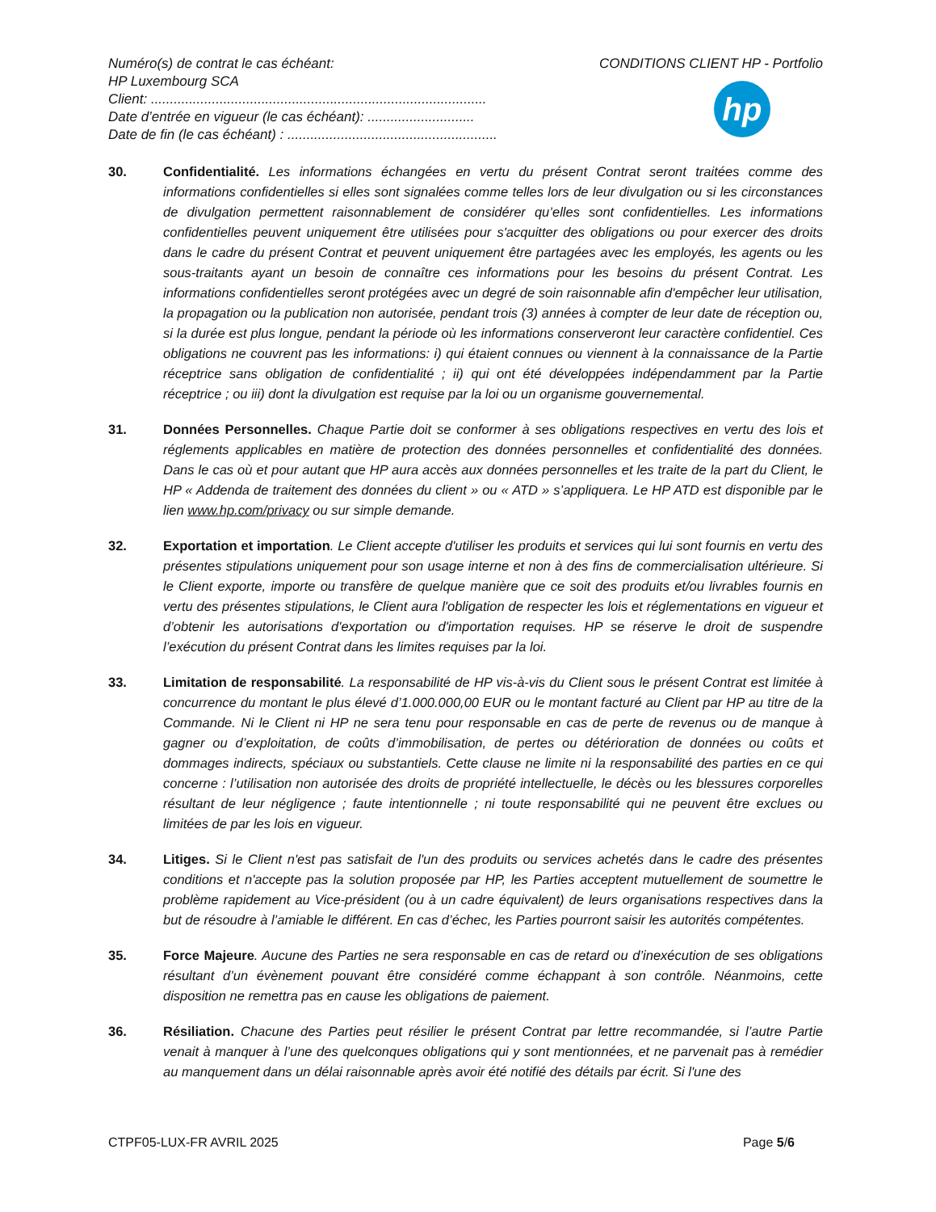Numéro(s) de contrat le cas échéant:
HP Luxembourg SCA
Client: ........................................................................................
Date d’entrée en vigueur (le cas échéant): ............................
Date de fin (le cas échéant) : .......................................................
CONDITIONS CLIENT HP - Portfolio
hp
30. Confidentialité. Les informations échangées en vertu du présent Contrat seront traitées comme des informations confidentielles si elles sont signalées comme telles lors de leur divulgation ou si les circonstances de divulgation permettent raisonnablement de considérer qu’elles sont confidentielles. Les informations confidentielles peuvent uniquement être utilisées pour s'acquitter des obligations ou pour exercer des droits dans le cadre du présent Contrat et peuvent uniquement être partagées avec les employés, les agents ou les sous-traitants ayant un besoin de connaître ces informations pour les besoins du présent Contrat. Les informations confidentielles seront protégées avec un degré de soin raisonnable afin d'empêcher leur utilisation, la propagation ou la publication non autorisée, pendant trois (3) années à compter de leur date de réception ou, si la durée est plus longue, pendant la période où les informations conserveront leur caractère confidentiel. Ces obligations ne couvrent pas les informations: i) qui étaient connues ou viennent à la connaissance de la Partie réceptrice sans obligation de confidentialité ; ii) qui ont été développées indépendamment par la Partie réceptrice ; ou iii) dont la divulgation est requise par la loi ou un organisme gouvernemental.
31. Données Personnelles. Chaque Partie doit se conformer à ses obligations respectives en vertu des lois et réglements applicables en matière de protection des données personnelles et confidentialité des données. Dans le cas où et pour autant que HP aura accès aux données personnelles et les traite de la part du Client, le HP « Addenda de traitement des données du client » ou « ATD » s’appliquera. Le HP ATD est disponible par le lien www.hp.com/privacy ou sur simple demande.
32. Exportation et importation. Le Client accepte d'utiliser les produits et services qui lui sont fournis en vertu des présentes stipulations uniquement pour son usage interne et non à des fins de commercialisation ultérieure. Si le Client exporte, importe ou transfère de quelque manière que ce soit des produits et/ou livrables fournis en vertu des présentes stipulations, le Client aura l'obligation de respecter les lois et réglementations en vigueur et d’obtenir les autorisations d'exportation ou d'importation requises. HP se réserve le droit de suspendre l’exécution du présent Contrat dans les limites requises par la loi.
33. Limitation de responsabilité. La responsabilité de HP vis-à-vis du Client sous le présent Contrat est limitée à concurrence du montant le plus élevé d’1.000.000,00 EUR ou le montant facturé au Client par HP au titre de la Commande. Ni le Client ni HP ne sera tenu pour responsable en cas de perte de revenus ou de manque à gagner ou d’exploitation, de coûts d’immobilisation, de pertes ou détérioration de données ou coûts et dommages indirects, spéciaux ou substantiels. Cette clause ne limite ni la responsabilité des parties en ce qui concerne : l’utilisation non autorisée des droits de propriété intellectuelle, le décès ou les blessures corporelles résultant de leur négligence ; faute intentionnelle ; ni toute responsabilité qui ne peuvent être exclues ou limitées de par les lois en vigueur.
34. Litiges. Si le Client n'est pas satisfait de l'un des produits ou services achetés dans le cadre des présentes conditions et n'accepte pas la solution proposée par HP, les Parties acceptent mutuellement de soumettre le problème rapidement au Vice-président (ou à un cadre équivalent) de leurs organisations respectives dans la but de résoudre à l’amiable le différent. En cas d’échec, les Parties pourront saisir les autorités compétentes.
35. Force Majeure. Aucune des Parties ne sera responsable en cas de retard ou d’inexécution de ses obligations résultant d’un évènement pouvant être considéré comme échappant à son contrôle. Néanmoins, cette disposition ne remettra pas en cause les obligations de paiement.
36. Résiliation. Chacune des Parties peut résilier le présent Contrat par lettre recommandée, si l’autre Partie venait à manquer à l’une des quelconques obligations qui y sont mentionnées, et ne parvenait pas à remédier au manquement dans un délai raisonnable après avoir été notifié des détails par écrit. Si l'une des
CTPF05-LUX-FR AVRIL 2025 Page 5/6